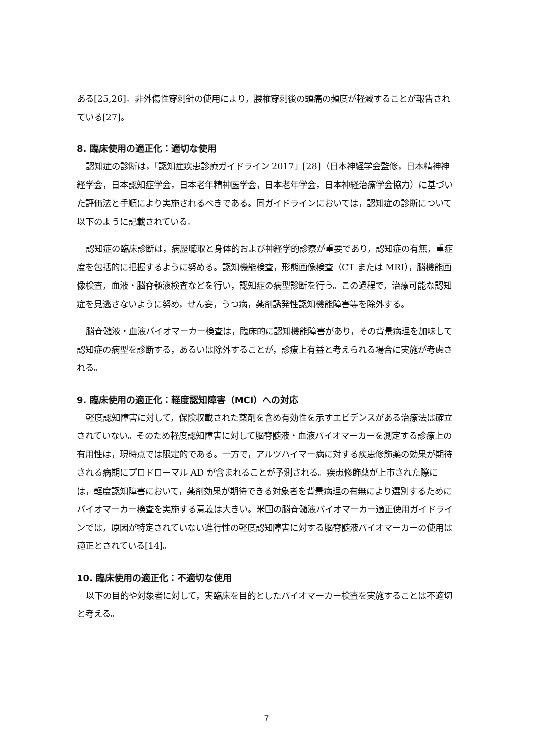ある[25,26]。非外傷性穿刺針の使用により，腰椎穿刺後の頭痛の頻度が軽減することが報告されている[27]。
8. 臨床使用の適正化：適切な使用
認知症の診断は，「認知症疾患診療ガイドライン 2017」[28]（日本神経学会監修，日本精神神経学会，日本認知症学会，日本老年精神医学会，日本老年学会，日本神経治療学会協力）に基づいた評価法と手順により実施されるべきである。同ガイドラインにおいては，認知症の診断について以下のように記載されている。
認知症の臨床診断は，病歴聴取と身体的および神経学的診察が重要であり，認知症の有無，重症度を包括的に把握するように努める。認知機能検査，形態画像検査（CT または MRI），脳機能画像検査，血液・脳脊髄液検査などを行い，認知症の病型診断を行う。この過程で，治療可能な認知症を見逃さないように努め，せん妄，うつ病，薬剤誘発性認知機能障害等を除外する。
脳脊髄液・血液バイオマーカー検査は，臨床的に認知機能障害があり，その背景病理を加味して認知症の病型を診断する，あるいは除外することが，診療上有益と考えられる場合に実施が考慮される。
9. 臨床使用の適正化：軽度認知障害（MCI）への対応
軽度認知障害に対して，保険収載された薬剤を含め有効性を示すエビデンスがある治療法は確立されていない。そのため軽度認知障害に対して脳脊髄液・血液バイオマーカーを測定する診療上の有用性は，現時点では限定的である。一方で，アルツハイマー病に対する疾患修飾薬の効果が期待される病期にプロドローマル AD が含まれることが予測される。疾患修飾薬が上市された際には，軽度認知障害において，薬剤効果が期待できる対象者を背景病理の有無により選別するためにバイオマーカー検査を実施する意義は大きい。米国の脳脊髄液バイオマーカー適正使用ガイドラインでは，原因が特定されていない進行性の軽度認知障害に対する脳脊髄液バイオマーカーの使用は適正とされている[14]。
10. 臨床使用の適正化：不適切な使用
以下の目的や対象者に対して，実臨床を目的としたバイオマーカー検査を実施することは不適切と考える。
7